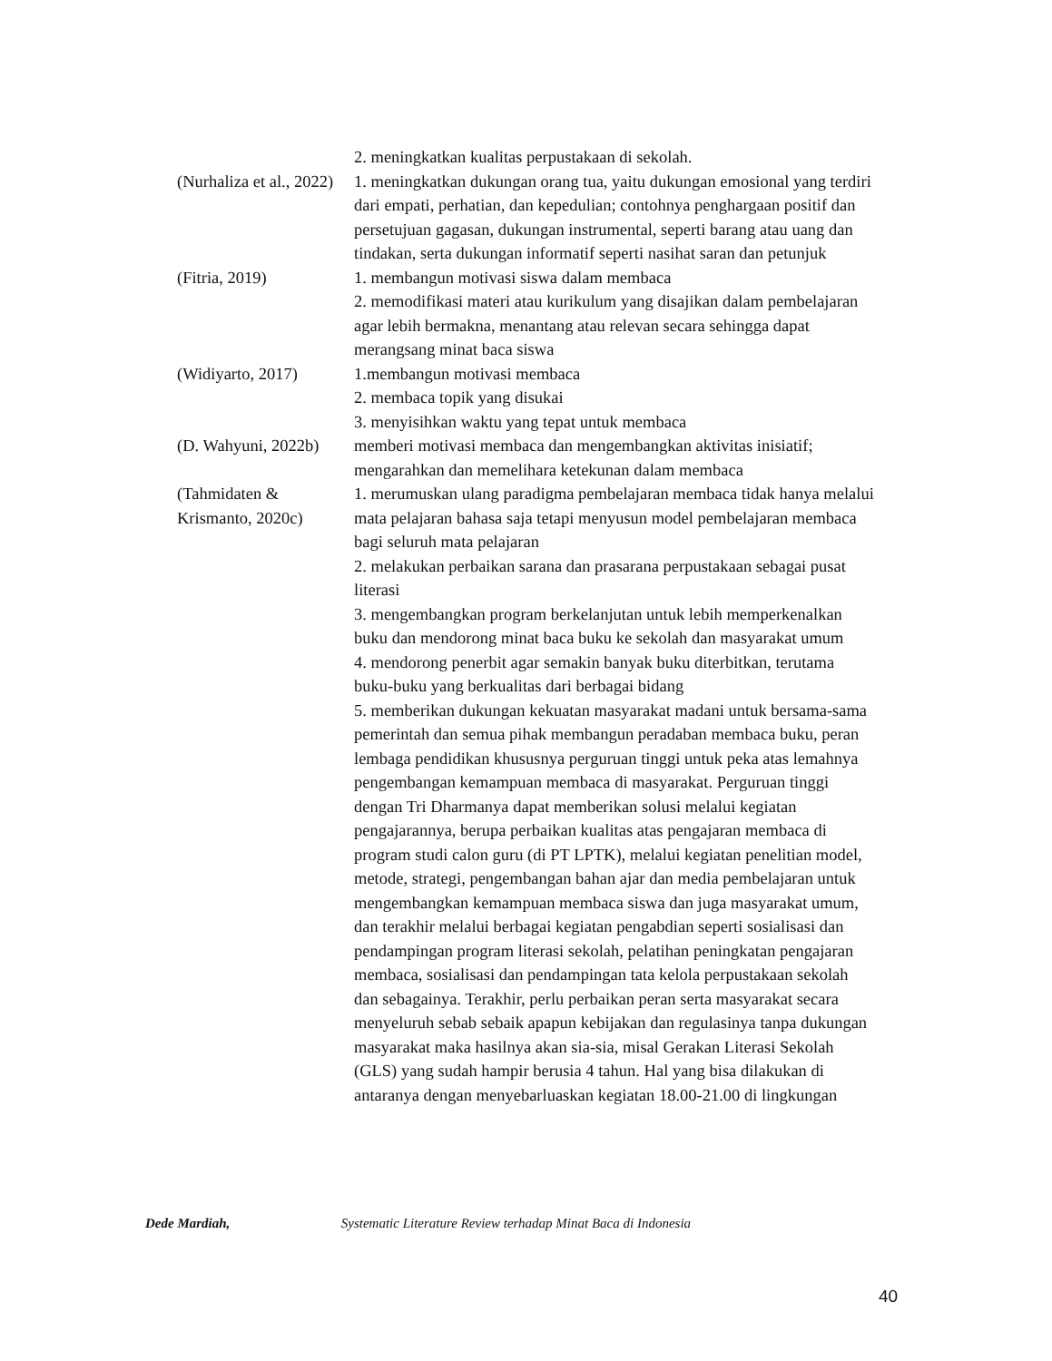| | 2. meningkatkan kualitas perpustakaan di sekolah. |
| (Nurhaliza et al., 2022) | 1. meningkatkan dukungan orang tua, yaitu dukungan emosional yang terdiri dari empati, perhatian, dan kepedulian; contohnya penghargaan positif dan persetujuan gagasan, dukungan instrumental, seperti barang atau uang dan tindakan, serta dukungan informatif seperti nasihat saran dan petunjuk |
| (Fitria, 2019) | 1. membangun motivasi siswa dalam membaca 2. memodifikasi materi atau kurikulum yang disajikan dalam pembelajaran agar lebih bermakna, menantang atau relevan secara sehingga dapat merangsang minat baca siswa |
| (Widiyarto, 2017) | 1.membangun motivasi membaca 2. membaca topik yang disukai 3. menyisihkan waktu yang tepat untuk membaca |
| (D. Wahyuni, 2022b) | memberi motivasi membaca dan mengembangkan aktivitas inisiatif; mengarahkan dan memelihara ketekunan dalam membaca |
| (Tahmidaten & Krismanto, 2020c) | 1. merumuskan ulang paradigma pembelajaran membaca tidak hanya melalui mata pelajaran bahasa saja tetapi menyusun model pembelajaran membaca bagi seluruh mata pelajaran 2. melakukan perbaikan sarana dan prasarana perpustakaan sebagai pusat literasi 3. mengembangkan program berkelanjutan untuk lebih memperkenalkan buku dan mendorong minat baca buku ke sekolah dan masyarakat umum 4. mendorong penerbit agar semakin banyak buku diterbitkan, terutama buku-buku yang berkualitas dari berbagai bidang 5. memberikan dukungan kekuatan masyarakat madani untuk bersama-sama pemerintah dan semua pihak membangun peradaban membaca buku, peran lembaga pendidikan khususnya perguruan tinggi untuk peka atas lemahnya pengembangan kemampuan membaca di masyarakat. Perguruan tinggi dengan Tri Dharmanya dapat memberikan solusi melalui kegiatan pengajarannya, berupa perbaikan kualitas atas pengajaran membaca di program studi calon guru (di PT LPTK), melalui kegiatan penelitian model, metode, strategi, pengembangan bahan ajar dan media pembelajaran untuk mengembangkan kemampuan membaca siswa dan juga masyarakat umum, dan terakhir melalui berbagai kegiatan pengabdian seperti sosialisasi dan pendampingan program literasi sekolah, pelatihan peningkatan pengajaran membaca, sosialisasi dan pendampingan tata kelola perpustakaan sekolah dan sebagainya. Terakhir, perlu perbaikan peran serta masyarakat secara menyeluruh sebab sebaik apapun kebijakan dan regulasinya tanpa dukungan masyarakat maka hasilnya akan sia-sia, misal Gerakan Literasi Sekolah (GLS) yang sudah hampir berusia 4 tahun. Hal yang bisa dilakukan di antaranya dengan menyebarluaskan kegiatan 18.00-21.00 di lingkungan |
Dede Mardiah, Systematic Literature Review terhadap Minat Baca di Indonesia
40